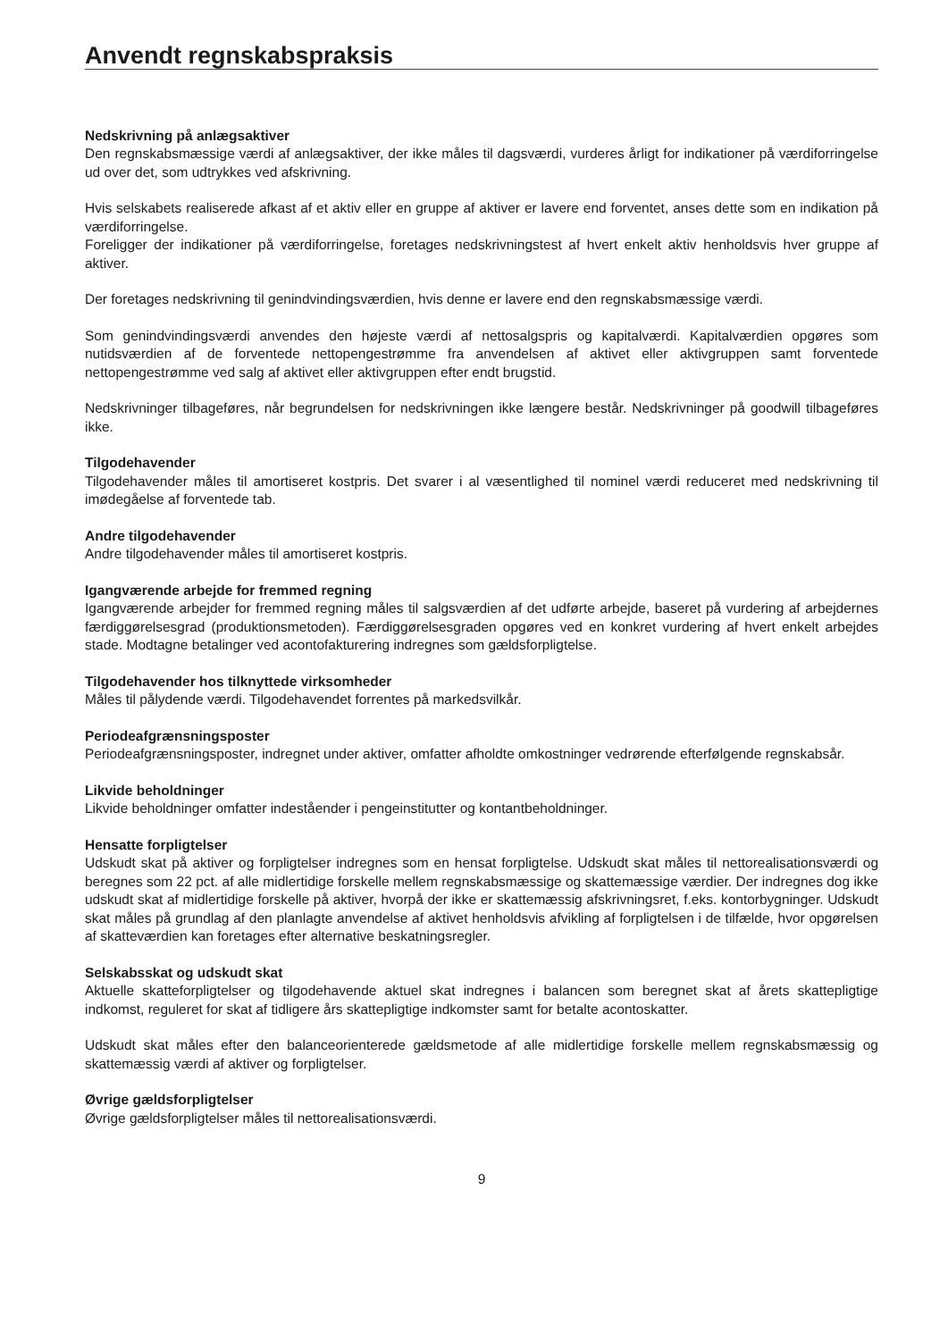Anvendt regnskabspraksis
Nedskrivning på anlægsaktiver
Den regnskabsmæssige værdi af anlægsaktiver, der ikke måles til dagsværdi, vurderes årligt for indikationer på værdiforringelse ud over det, som udtrykkes ved afskrivning.
Hvis selskabets realiserede afkast af et aktiv eller en gruppe af aktiver er lavere end forventet, anses dette som en indikation på værdiforringelse.
Foreligger der indikationer på værdiforringelse, foretages nedskrivningstest af hvert enkelt aktiv henholdsvis hver gruppe af aktiver.
Der foretages nedskrivning til genindvindingsværdien, hvis denne er lavere end den regnskabsmæssige værdi.
Som genindvindingsværdi anvendes den højeste værdi af nettosalgspris og kapitalværdi. Kapitalværdien opgøres som nutidsværdien af de forventede nettopengestrømme fra anvendelsen af aktivet eller aktivgruppen samt forventede nettopengestrømme ved salg af aktivet eller aktivgruppen efter endt brugstid.
Nedskrivninger tilbageføres, når begrundelsen for nedskrivningen ikke længere består. Nedskrivninger på goodwill tilbageføres ikke.
Tilgodehavender
Tilgodehavender måles til amortiseret kostpris. Det svarer i al væsentlighed til nominel værdi reduceret med nedskrivning til imødegåelse af forventede tab.
Andre tilgodehavender
Andre tilgodehavender måles til amortiseret kostpris.
Igangværende arbejde for fremmed regning
Igangværende arbejder for fremmed regning måles til salgsværdien af det udførte arbejde, baseret på vurdering af arbejdernes færdiggørelsesgrad (produktionsmetoden). Færdiggørelsesgraden opgøres ved en konkret vurdering af hvert enkelt arbejdes stade. Modtagne betalinger ved acontofakturering indregnes som gældsforpligtelse.
Tilgodehavender hos tilknyttede virksomheder
Måles til pålydende værdi. Tilgodehavendet forrentes på markedsvilkår.
Periodeafgrænsningsposter
Periodeafgrænsningsposter, indregnet under aktiver, omfatter afholdte omkostninger vedrørende efterfølgende regnskabsår.
Likvide beholdninger
Likvide beholdninger omfatter indeståender i pengeinstitutter og kontantbeholdninger.
Hensatte forpligtelser
Udskudt skat på aktiver og forpligtelser indregnes som en hensat forpligtelse. Udskudt skat måles til nettorealisationsværdi og beregnes som 22 pct. af alle midlertidige forskelle mellem regnskabsmæssige og skattemæssige værdier. Der indregnes dog ikke udskudt skat af midlertidige forskelle på aktiver, hvorpå der ikke er skattemæssig afskrivningsret, f.eks. kontorbygninger. Udskudt skat måles på grundlag af den planlagte anvendelse af aktivet henholdsvis afvikling af forpligtelsen i de tilfælde, hvor opgørelsen af skatteværdien kan foretages efter alternative beskatningsregler.
Selskabsskat og udskudt skat
Aktuelle skatteforpligtelser og tilgodehavende aktuel skat indregnes i balancen som beregnet skat af årets skattepligtige indkomst, reguleret for skat af tidligere års skattepligtige indkomster samt for betalte acontoskatter.
Udskudt skat måles efter den balanceorienterede gældsmetode af alle midlertidige forskelle mellem regnskabsmæssig og skattemæssig værdi af aktiver og forpligtelser.
Øvrige gældsforpligtelser
Øvrige gældsforpligtelser måles til nettorealisationsværdi.
9